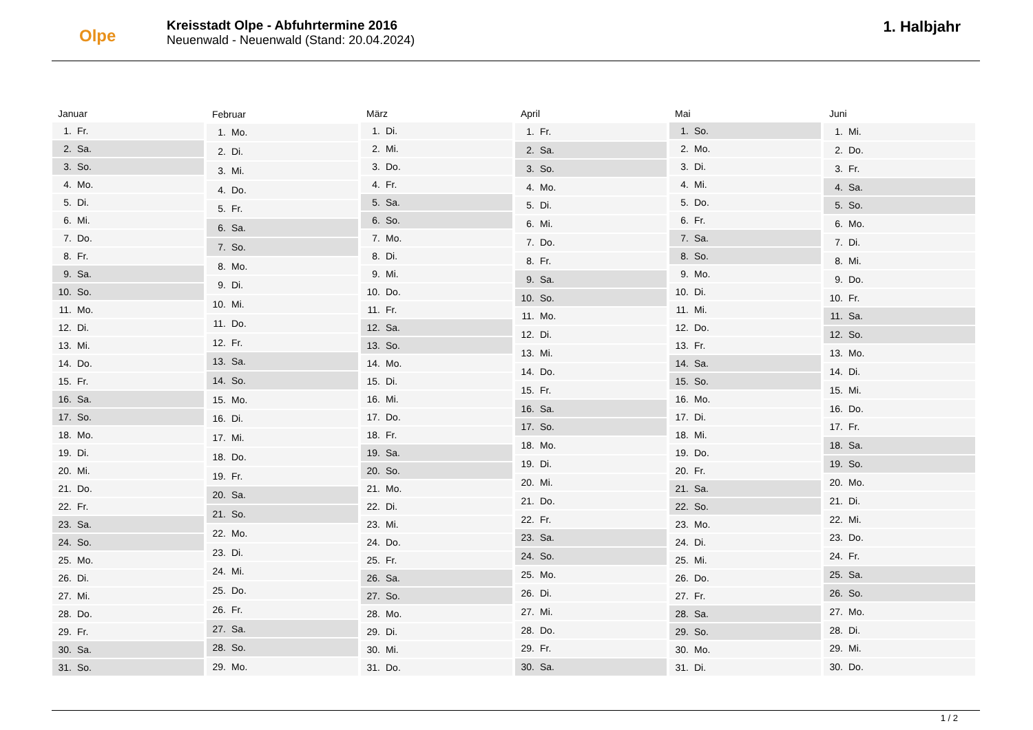Olpe
Kreisstadt Olpe - Abfuhrtermine 2016
Neuenwald - Neuenwald (Stand: 20.04.2024)
1. Halbjahr
| Januar | |
| --- | --- |
| 1. | Fr. |
| 2. | Sa. |
| 3. | So. |
| 4. | Mo. |
| 5. | Di. |
| 6. | Mi. |
| 7. | Do. |
| 8. | Fr. |
| 9. | Sa. |
| 10. | So. |
| 11. | Mo. |
| 12. | Di. |
| 13. | Mi. |
| 14. | Do. |
| 15. | Fr. |
| 16. | Sa. |
| 17. | So. |
| 18. | Mo. |
| 19. | Di. |
| 20. | Mi. |
| 21. | Do. |
| 22. | Fr. |
| 23. | Sa. |
| 24. | So. |
| 25. | Mo. |
| 26. | Di. |
| 27. | Mi. |
| 28. | Do. |
| 29. | Fr. |
| 30. | Sa. |
| 31. | So. |
| Februar | |
| --- | --- |
| 1. | Mo. |
| 2. | Di. |
| 3. | Mi. |
| 4. | Do. |
| 5. | Fr. |
| 6. | Sa. |
| 7. | So. |
| 8. | Mo. |
| 9. | Di. |
| 10. | Mi. |
| 11. | Do. |
| 12. | Fr. |
| 13. | Sa. |
| 14. | So. |
| 15. | Mo. |
| 16. | Di. |
| 17. | Mi. |
| 18. | Do. |
| 19. | Fr. |
| 20. | Sa. |
| 21. | So. |
| 22. | Mo. |
| 23. | Di. |
| 24. | Mi. |
| 25. | Do. |
| 26. | Fr. |
| 27. | Sa. |
| 28. | So. |
| 29. | Mo. |
| März | |
| --- | --- |
| 1. | Di. |
| 2. | Mi. |
| 3. | Do. |
| 4. | Fr. |
| 5. | Sa. |
| 6. | So. |
| 7. | Mo. |
| 8. | Di. |
| 9. | Mi. |
| 10. | Do. |
| 11. | Fr. |
| 12. | Sa. |
| 13. | So. |
| 14. | Mo. |
| 15. | Di. |
| 16. | Mi. |
| 17. | Do. |
| 18. | Fr. |
| 19. | Sa. |
| 20. | So. |
| 21. | Mo. |
| 22. | Di. |
| 23. | Mi. |
| 24. | Do. |
| 25. | Fr. |
| 26. | Sa. |
| 27. | So. |
| 28. | Mo. |
| 29. | Di. |
| 30. | Mi. |
| 31. | Do. |
| April | |
| --- | --- |
| 1. | Fr. |
| 2. | Sa. |
| 3. | So. |
| 4. | Mo. |
| 5. | Di. |
| 6. | Mi. |
| 7. | Do. |
| 8. | Fr. |
| 9. | Sa. |
| 10. | So. |
| 11. | Mo. |
| 12. | Di. |
| 13. | Mi. |
| 14. | Do. |
| 15. | Fr. |
| 16. | Sa. |
| 17. | So. |
| 18. | Mo. |
| 19. | Di. |
| 20. | Mi. |
| 21. | Do. |
| 22. | Fr. |
| 23. | Sa. |
| 24. | So. |
| 25. | Mo. |
| 26. | Di. |
| 27. | Mi. |
| 28. | Do. |
| 29. | Fr. |
| 30. | Sa. |
| Mai | |
| --- | --- |
| 1. | So. |
| 2. | Mo. |
| 3. | Di. |
| 4. | Mi. |
| 5. | Do. |
| 6. | Fr. |
| 7. | Sa. |
| 8. | So. |
| 9. | Mo. |
| 10. | Di. |
| 11. | Mi. |
| 12. | Do. |
| 13. | Fr. |
| 14. | Sa. |
| 15. | So. |
| 16. | Mo. |
| 17. | Di. |
| 18. | Mi. |
| 19. | Do. |
| 20. | Fr. |
| 21. | Sa. |
| 22. | So. |
| 23. | Mo. |
| 24. | Di. |
| 25. | Mi. |
| 26. | Do. |
| 27. | Fr. |
| 28. | Sa. |
| 29. | So. |
| 30. | Mo. |
| 31. | Di. |
| Juni | |
| --- | --- |
| 1. | Mi. |
| 2. | Do. |
| 3. | Fr. |
| 4. | Sa. |
| 5. | So. |
| 6. | Mo. |
| 7. | Di. |
| 8. | Mi. |
| 9. | Do. |
| 10. | Fr. |
| 11. | Sa. |
| 12. | So. |
| 13. | Mo. |
| 14. | Di. |
| 15. | Mi. |
| 16. | Do. |
| 17. | Fr. |
| 18. | Sa. |
| 19. | So. |
| 20. | Mo. |
| 21. | Di. |
| 22. | Mi. |
| 23. | Do. |
| 24. | Fr. |
| 25. | Sa. |
| 26. | So. |
| 27. | Mo. |
| 28. | Di. |
| 29. | Mi. |
| 30. | Do. |
1 / 2